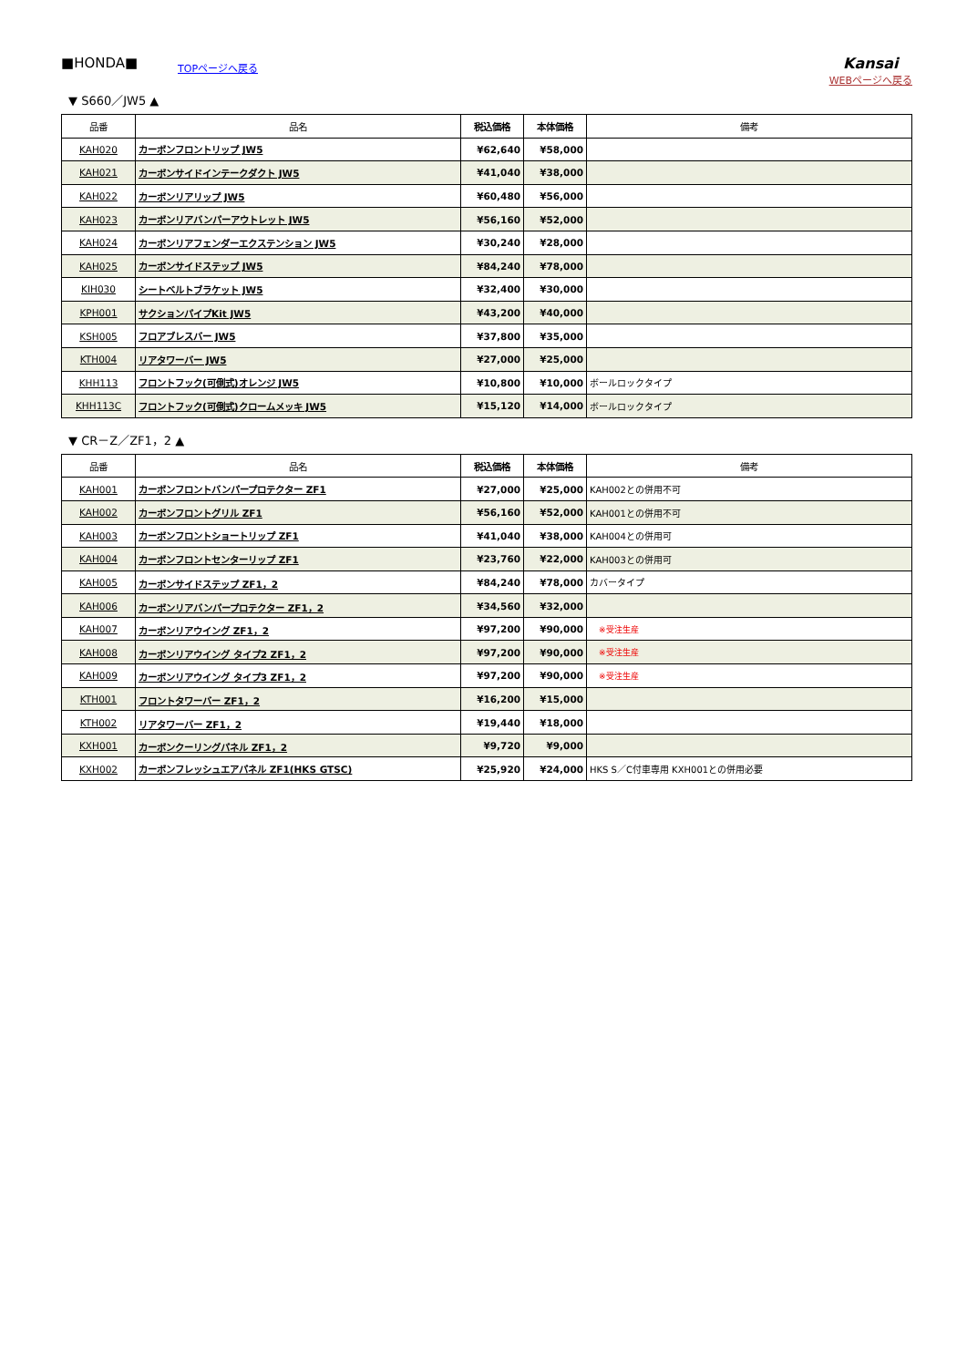■HONDA■
TOPページへ戻る
Kansai
WEBページへ戻る
▼ S660／JW5 ▲
| 品番 | 品名 | 税込価格 | 本体価格 | 備考 |
| --- | --- | --- | --- | --- |
| KAH020 | カーボンフロントリップ JW5 | ¥62,640 | ¥58,000 | |
| KAH021 | カーボンサイドインテークダクト JW5 | ¥41,040 | ¥38,000 | |
| KAH022 | カーボンリアリップ JW5 | ¥60,480 | ¥56,000 | |
| KAH023 | カーボンリアバンパーアウトレット JW5 | ¥56,160 | ¥52,000 | |
| KAH024 | カーボンリアフェンダーエクステンション JW5 | ¥30,240 | ¥28,000 | |
| KAH025 | カーボンサイドステップ JW5 | ¥84,240 | ¥78,000 | |
| KIH030 | シートベルトブラケット JW5 | ¥32,400 | ¥30,000 | |
| KPH001 | サクションパイプKit JW5 | ¥43,200 | ¥40,000 | |
| KSH005 | フロアブレスバー JW5 | ¥37,800 | ¥35,000 | |
| KTH004 | リアタワーバー JW5 | ¥27,000 | ¥25,000 | |
| KHH113 | フロントフック(可倒式)オレンジ JW5 | ¥10,800 | ¥10,000 | ボールロックタイプ |
| KHH113C | フロントフック(可倒式)クロームメッキ JW5 | ¥15,120 | ¥14,000 | ボールロックタイプ |
▼ CR－Z／ZF1，2 ▲
| 品番 | 品名 | 税込価格 | 本体価格 | 備考 |
| --- | --- | --- | --- | --- |
| KAH001 | カーボンフロントバンパープロテクター ZF1 | ¥27,000 | ¥25,000 | KAH002との併用不可 |
| KAH002 | カーボンフロントグリル ZF1 | ¥56,160 | ¥52,000 | KAH001との併用不可 |
| KAH003 | カーボンフロントショートリップ ZF1 | ¥41,040 | ¥38,000 | KAH004との併用可 |
| KAH004 | カーボンフロントセンターリップ ZF1 | ¥23,760 | ¥22,000 | KAH003との併用可 |
| KAH005 | カーボンサイドステップ ZF1，2 | ¥84,240 | ¥78,000 | カバータイプ |
| KAH006 | カーボンリアバンパープロテクター ZF1，2 | ¥34,560 | ¥32,000 | |
| KAH007 | カーボンリアウイング ZF1，2 | ¥97,200 | ¥90,000 | ※受注生産 |
| KAH008 | カーボンリアウイング タイプ2 ZF1，2 | ¥97,200 | ¥90,000 | ※受注生産 |
| KAH009 | カーボンリアウイング タイプ3 ZF1，2 | ¥97,200 | ¥90,000 | ※受注生産 |
| KTH001 | フロントタワーバー ZF1，2 | ¥16,200 | ¥15,000 | |
| KTH002 | リアタワーバー ZF1，2 | ¥19,440 | ¥18,000 | |
| KXH001 | カーボンクーリングパネル ZF1，2 | ¥9,720 | ¥9,000 | |
| KXH002 | カーボンフレッシュエアパネル ZF1(HKS GTSC) | ¥25,920 | ¥24,000 | HKS S／C付車専用 KXH001との併用必要 |